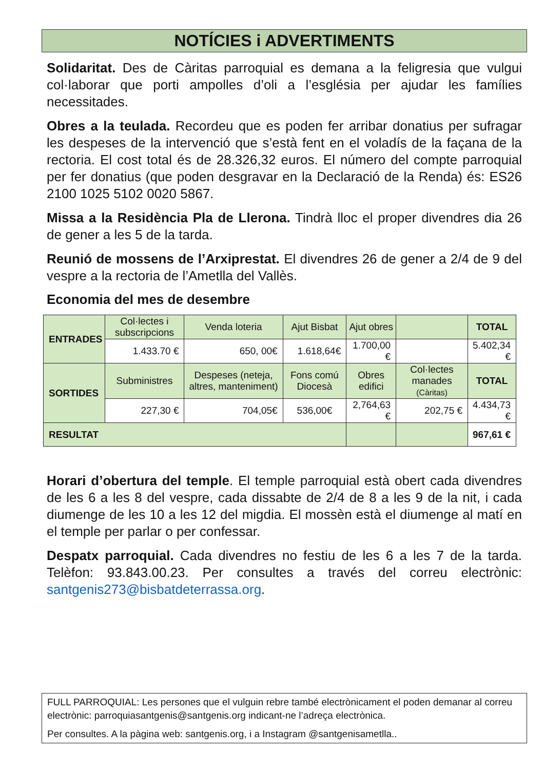NOTÍCIES i ADVERTIMENTS
Solidaritat. Des de Càritas parroquial es demana a la feligresia que vulgui col·laborar que porti ampolles d’oli a l’església per ajudar les famílies necessitades.
Obres a la teulada. Recordeu que es poden fer arribar donatius per sufragar les despeses de la intervenció que s’està fent en el voladís de la façana de la rectoria. El cost total és de 28.326,32 euros. El número del compte parroquial per fer donatius (que poden desgravar en la Declaració de la Renda) és: ES26 2100 1025 5102 0020 5867.
Missa a la Residència Pla de Llerona. Tindrà lloc el proper divendres dia 26 de gener a les 5 de la tarda.
Reunió de mossens de l’Arxiprestat. El divendres 26 de gener a 2/4 de 9 del vespre a la rectoria de l’Ametlla del Vallès.
Economia del mes de desembre
| ENTRADES | Col·lectes i subscripcions | Venda loteria | Ajut Bisbat | Ajut obres | | TOTAL |
| | 1.433.70 € | 650, 00€ | 1.618,64€ | 1.700,00 € | | 5.402,34 € |
| SORTIDES | Subministres | Despeses (neteja, altres, manteniment) | Fons comú Diocesà | Obres edifici | Col·lectes manades (Càritas) | TOTAL |
| | 227,30 € | 704,05€ | 536,00€ | 2,764,63 € | 202,75 € | 4.434,73 € |
| RESULTAT | | | | | | 967,61 € |
Horari d’obertura del temple. El temple parroquial està obert cada divendres de les 6 a les 8 del vespre, cada dissabte de 2/4 de 8 a les 9 de la nit, i cada diumenge de les 10 a les 12 del migdia. El mossèn està el diumenge al matí en el temple per parlar o per confessar.
Despatx parroquial. Cada divendres no festiu de les 6 a les 7 de la tarda. Telèfon: 93.843.00.23. Per consultes a través del correu electrònic: santgenis273@bisbatdeterrassa.org.
FULL PARROQUIAL: Les persones que el vulguin rebre també electrònicament el poden demanar al correu electrònic: parroquiasantgenis@santgenis.org indicant-ne l’adreça electrònica.
Per consultes. A la pàgina web: santgenis.org, i a Instagram @santgenisametlla..